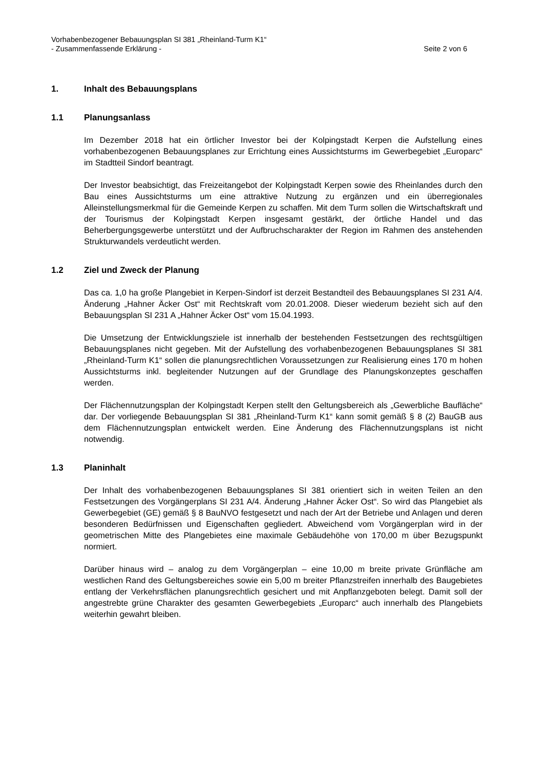Vorhabenbezogener Bebauungsplan SI 381 „Rheinland-Turm K1“
- Zusammenfassende Erklärung - Seite 2 von 6
1. Inhalt des Bebauungsplans
1.1 Planungsanlass
Im Dezember 2018 hat ein örtlicher Investor bei der Kolpingstadt Kerpen die Aufstellung eines vorhabenbezogenen Bebauungsplanes zur Errichtung eines Aussichtsturms im Gewerbegebiet „Europarc“ im Stadtteil Sindorf beantragt.
Der Investor beabsichtigt, das Freizeitangebot der Kolpingstadt Kerpen sowie des Rheinlandes durch den Bau eines Aussichtsturms um eine attraktive Nutzung zu ergänzen und ein überregionales Alleinstellungsmerkmal für die Gemeinde Kerpen zu schaffen. Mit dem Turm sollen die Wirtschaftskraft und der Tourismus der Kolpingstadt Kerpen insgesamt gestärkt, der örtliche Handel und das Beherbergungsgewerbe unterstützt und der Aufbruchscharakter der Region im Rahmen des anstehenden Strukturwandels verdeutlicht werden.
1.2 Ziel und Zweck der Planung
Das ca. 1,0 ha große Plangebiet in Kerpen-Sindorf ist derzeit Bestandteil des Bebauungsplanes SI 231 A/4. Änderung „Hahner Äcker Ost“ mit Rechtskraft vom 20.01.2008. Dieser wiederum bezieht sich auf den Bebauungsplan SI 231 A „Hahner Äcker Ost“ vom 15.04.1993.
Die Umsetzung der Entwicklungsziele ist innerhalb der bestehenden Festsetzungen des rechtsgültigen Bebauungsplanes nicht gegeben. Mit der Aufstellung des vorhabenbezogenen Bebauungsplanes SI 381 „Rheinland-Turm K1“ sollen die planungsrechtlichen Voraussetzungen zur Realisierung eines 170 m hohen Aussichtsturms inkl. begleitender Nutzungen auf der Grundlage des Planungskonzeptes geschaffen werden.
Der Flächennutzungsplan der Kolpingstadt Kerpen stellt den Geltungsbereich als „Gewerbliche Baufläche“ dar. Der vorliegende Bebauungsplan SI 381 „Rheinland-Turm K1“ kann somit gemäß § 8 (2) BauGB aus dem Flächennutzungsplan entwickelt werden. Eine Änderung des Flächennutzungsplans ist nicht notwendig.
1.3 Planinhalt
Der Inhalt des vorhabenbezogenen Bebauungsplanes SI 381 orientiert sich in weiten Teilen an den Festsetzungen des Vorgängerplans SI 231 A/4. Änderung „Hahner Äcker Ost“. So wird das Plangebiet als Gewerbegebiet (GE) gemäß § 8 BauNVO festgesetzt und nach der Art der Betriebe und Anlagen und deren besonderen Bedürfnissen und Eigenschaften gegliedert. Abweichend vom Vorgängerplan wird in der geometrischen Mitte des Plangebietes eine maximale Gebäudehöhe von 170,00 m über Bezugspunkt normiert.
Darüber hinaus wird – analog zu dem Vorgängerplan – eine 10,00 m breite private Grünfläche am westlichen Rand des Geltungsbereiches sowie ein 5,00 m breiter Pflanzstreifen innerhalb des Baugebietes entlang der Verkehrsflächen planungsrechtlich gesichert und mit Anpflanzgeboten belegt. Damit soll der angestrebte grüne Charakter des gesamten Gewerbegebiets „Europarc“ auch innerhalb des Plangebiets weiterhin gewahrt bleiben.